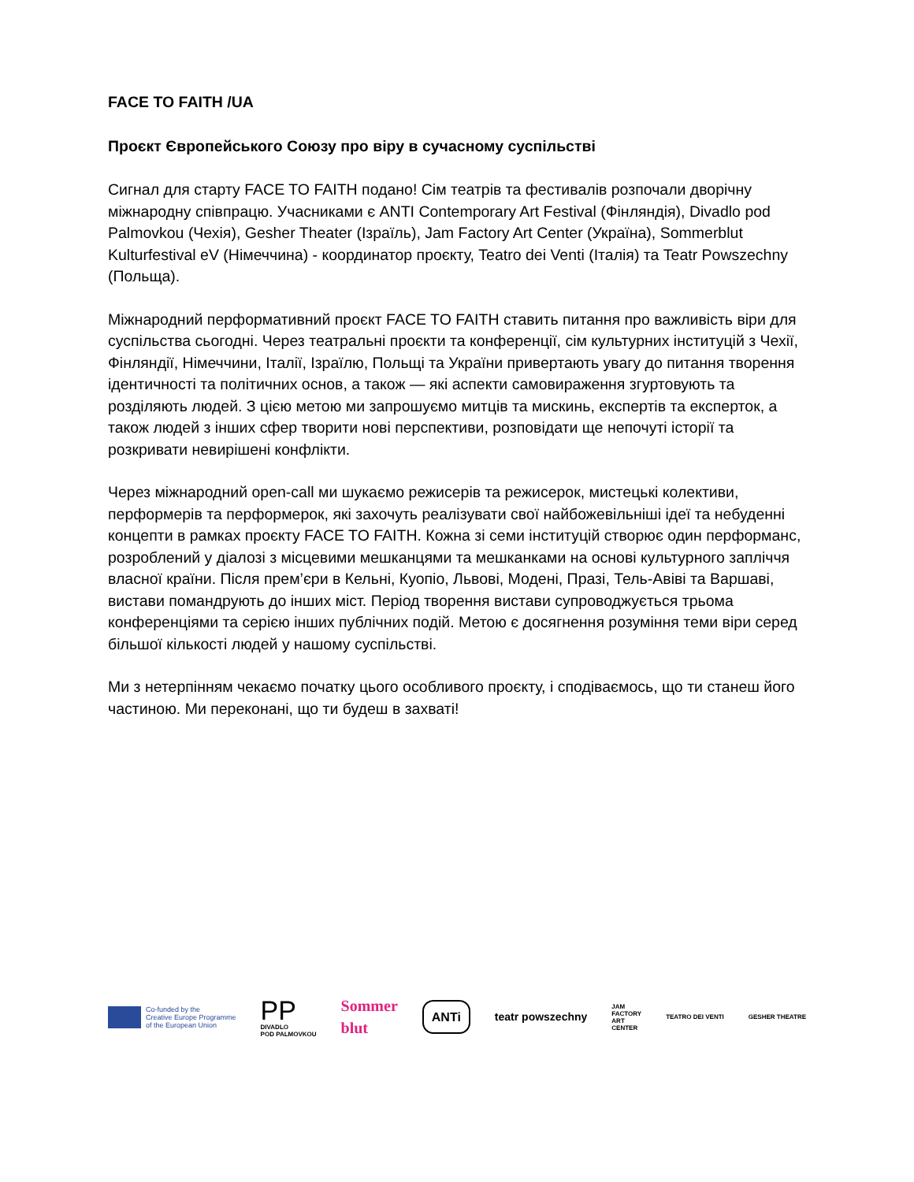FACE TO FAITH /UA
Проєкт Європейського Союзу про віру в сучасному суспільстві
Сигнал для старту FACE TO FAITH подано! Сім театрів та фестивалів розпочали дворічну міжнародну співпрацю. Учасниками є ANTI Contemporary Art Festival (Фінляндія), Divadlo pod Palmovkou (Чехія), Gesher Theater (Ізраїль), Jam Factory Art Center (Україна), Sommerblut Kulturfestival eV (Німеччина) - координатор проєкту, Teatro dei Venti (Італія) та Teatr Powszechny (Польща).
Міжнародний перформативний проєкт FACE TO FAITH ставить питання про важливість віри для суспільства сьогодні. Через театральні проєкти та конференції, сім культурних інституцій з Чехії, Фінляндії, Німеччини, Італії, Ізраїлю, Польщі та України привертають увагу до питання творення ідентичності та політичних основ, а також — які аспекти самовираження згуртовують та розділяють людей. З цією метою ми запрошуємо митців та мискинь, експертів та експерток, а також людей з інших сфер творити нові перспективи, розповідати ще непочуті історії та розкривати невирішені конфлікти.
Через міжнародний open-call ми шукаємо режисерів та режисерок, мистецькі колективи, перформерів та перформерок, які захочуть реалізувати свої найбожевільніші ідеї та небуденні концепти в рамках проєкту FACE TO FAITH. Кожна зі семи інституцій створює один перформанс, розроблений у діалозі з місцевими мешканцями та мешканками на основі культурного запліччя власної країни. Після прем’єри в Кельні, Куопіо, Львові, Модені, Празі, Тель-Авіві та Варшаві, вистави помандрують до інших міст. Період творення вистави супроводжується трьома конференціями та серією інших публічних подій. Метою є досягнення розуміння теми віри серед більшої кількості людей у нашому суспільстві.
Ми з нетерпінням чекаємо початку цього особливого проєкту, і сподіваємось, що ти станеш його частиною. Ми переконані, що ти будеш в захваті!
Co-funded by the
Creative Europe Programme
of the European Union
PP
DIVADLO
POD PALMOVKOU
Sommer
blut
ANTi
teatr powszechny
JAM
FACTORY
ART
CENTER
TEATRO DEI VENTI GESHER THEATRE